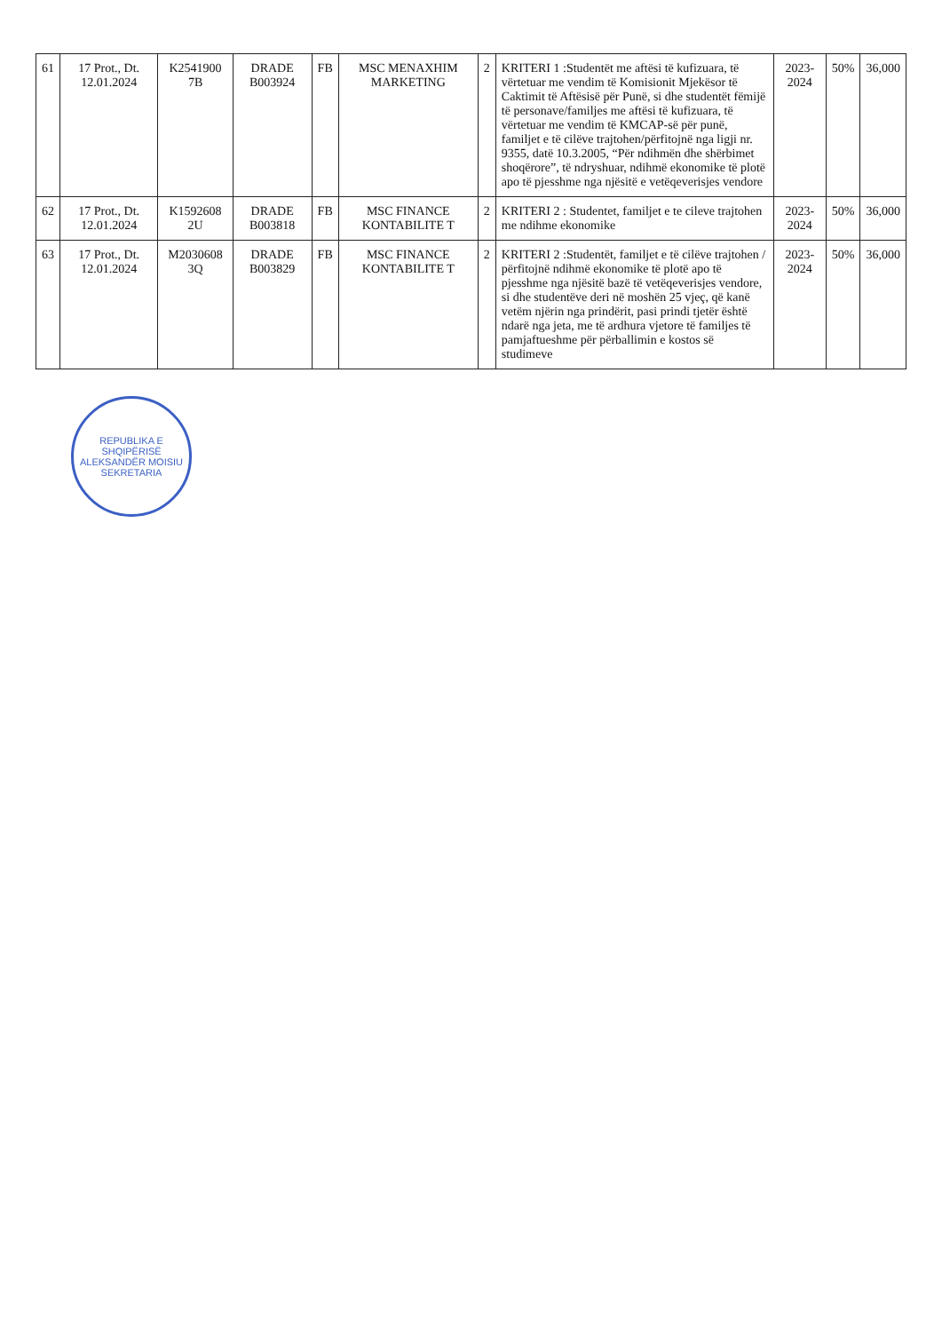| 61 | 17 Prot., Dt. 12.01.2024 | K2541900 7B | DRADE B003924 | FB | MSC MENAXHIM MARKETING | 2 | KRITERI 1 :Studentët me aftësi të kufizuara, të vërtetuar me vendim të Komisionit Mjekësor të Caktimit të Aftësisë për Punë, si dhe studentët fëmijë të personave/familjes me aftësi të kufizuara, të vërtetuar me vendim të KMCAP-së për punë, familjet e të cilëve trajtohen/përfitojnë nga ligji nr. 9355, datë 10.3.2005, “Për ndihmën dhe shërbimet shoqërore”, të ndryshuar, ndihmë ekonomike të plotë apo të pjesshme nga njësitë e vetëqeverisjes vendore | 2023-2024 | 50% | 36,000 |
| 62 | 17 Prot., Dt. 12.01.2024 | K1592608 2U | DRADE B003818 | FB | MSC FINANCE KONTABILITE T | 2 | KRITERI 2 : Studentet, familjet e te cileve trajtohen me ndihme ekonomike | 2023-2024 | 50% | 36,000 |
| 63 | 17 Prot., Dt. 12.01.2024 | M2030608 3Q | DRADE B003829 | FB | MSC FINANCE KONTABILITE T | 2 | KRITERI 2 :Studentët, familjet e të cilëve trajtohen / përfitojnë ndihmë ekonomike të plotë apo të pjesshme nga njësitë bazë të vetëqeverisjes vendore, si dhe studentëve deri në moshën 25 vjeç, që kanë vetëm njërin nga prindërit, pasi prindi tjetër është ndarë nga jeta, me të ardhura vjetore të familjes të pamjaftueshme për përballimin e kostos së studimeve | 2023-2024 | 50% | 36,000 |
REPUBLIKA E SHQIPËRISË
ALEKSANDËR MOISIU
SEKRETARIA